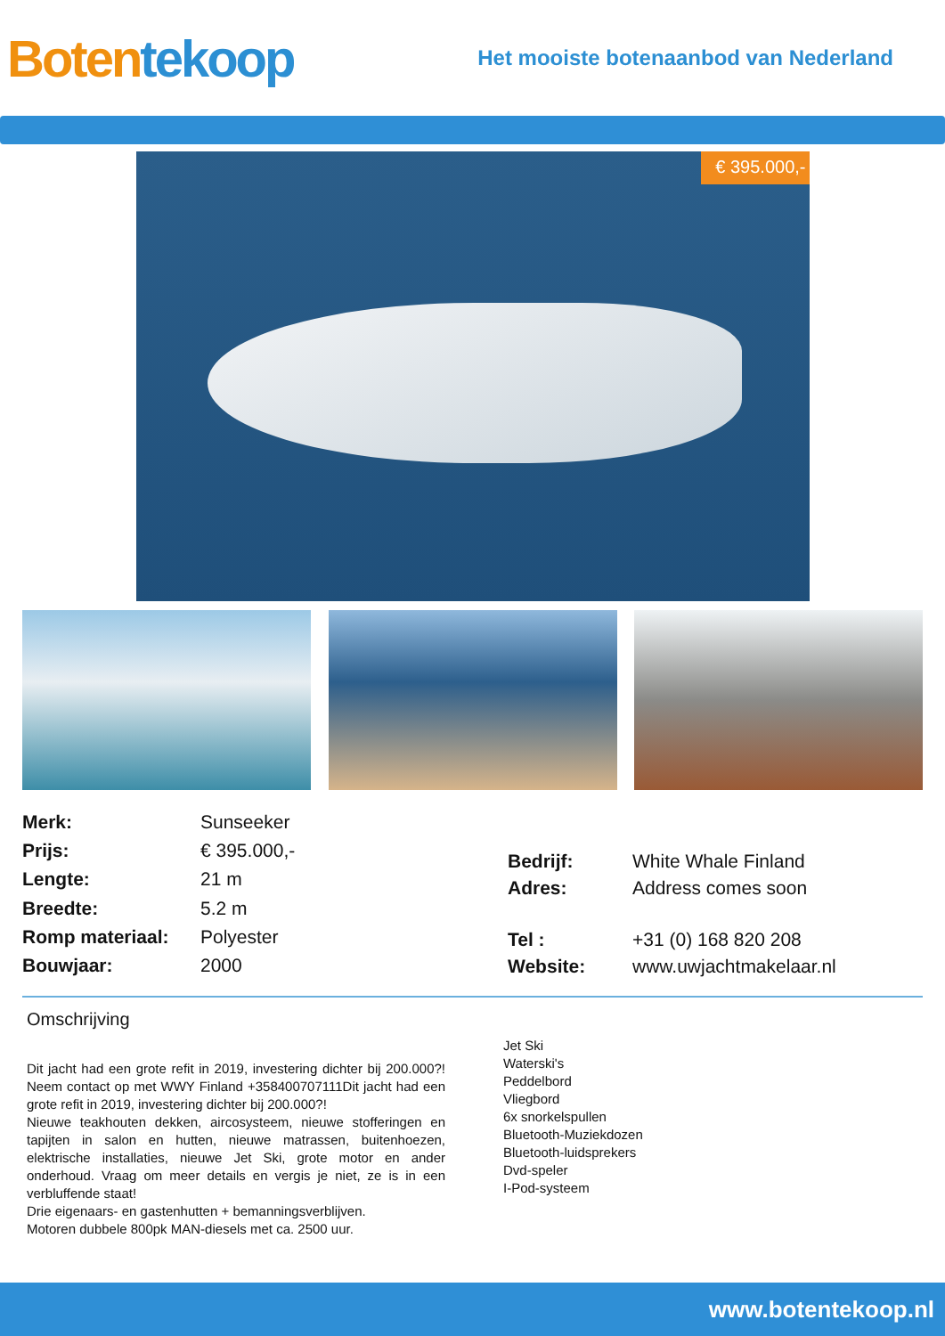Boten tekoop
Het mooiste botenaanbod van Nederland
€ 395.000,-
| Merk: | Sunseeker |
| Prijs: | € 395.000,- |
| Lengte: | 21 m |
| Breedte: | 5.2 m |
| Romp materiaal: | Polyester |
| Bouwjaar: | 2000 |
| Bedrijf: | White Whale Finland |
| Adres: | Address comes soon |
| Tel : | +31 (0) 168 820 208 |
| Website: | www.uwjachtmakelaar.nl |
Omschrijving
Dit jacht had een grote refit in 2019, investering dichter bij 200.000?! Neem contact op met WWY Finland +358400707111Dit jacht had een grote refit in 2019, investering dichter bij 200.000?!
Nieuwe teakhouten dekken, aircosysteem, nieuwe stofferingen en tapijten in salon en hutten, nieuwe matrassen, buitenhoezen, elektrische installaties, nieuwe Jet Ski, grote motor en ander onderhoud. Vraag om meer details en vergis je niet, ze is in een verbluffende staat!
Drie eigenaars- en gastenhutten + bemanningsverblijven.
Motoren dubbele 800pk MAN-diesels met ca. 2500 uur.
Jet Ski
Waterski's
Peddelbord
Vliegbord
6x snorkelspullen
Bluetooth-Muziekdozen
Bluetooth-luidsprekers
Dvd-speler
I-Pod-systeem
www.botentekoop.nl